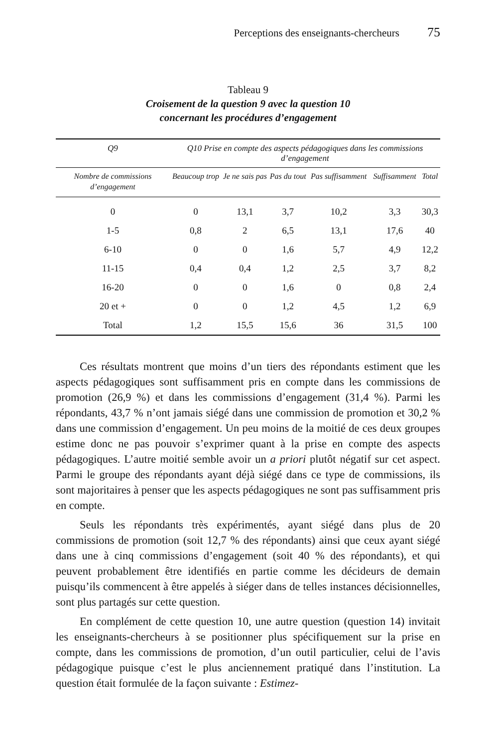Perceptions des enseignants-chercheurs 75
Tableau 9
Croisement de la question 9 avec la question 10
concernant les procédures d’engagement
| Q9 | Q10 Prise en compte des aspects pédagogiques dans les commissions d’engagement | | | | | |
| --- | --- | --- | --- | --- | --- | --- |
| Nombre de commissions d’engagement | Beaucoup trop | Je ne sais pas | Pas du tout | Pas suffisamment | Suffisamment | Total |
| 0 | 0 | 13,1 | 3,7 | 10,2 | 3,3 | 30,3 |
| 1-5 | 0,8 | 2 | 6,5 | 13,1 | 17,6 | 40 |
| 6-10 | 0 | 0 | 1,6 | 5,7 | 4,9 | 12,2 |
| 11-15 | 0,4 | 0,4 | 1,2 | 2,5 | 3,7 | 8,2 |
| 16-20 | 0 | 0 | 1,6 | 0 | 0,8 | 2,4 |
| 20 et + | 0 | 0 | 1,2 | 4,5 | 1,2 | 6,9 |
| Total | 1,2 | 15,5 | 15,6 | 36 | 31,5 | 100 |
Ces résultats montrent que moins d’un tiers des répondants estiment que les aspects pédagogiques sont suffisamment pris en compte dans les commissions de promotion (26,9 %) et dans les commissions d’engagement (31,4 %). Parmi les répondants, 43,7 % n’ont jamais siégé dans une commission de promotion et 30,2 % dans une commission d’engagement. Un peu moins de la moitié de ces deux groupes estime donc ne pas pouvoir s’exprimer quant à la prise en compte des aspects pédagogiques. L’autre moitié semble avoir un a priori plutôt négatif sur cet aspect. Parmi le groupe des répondants ayant déjà siégé dans ce type de commissions, ils sont majoritaires à penser que les aspects pédagogiques ne sont pas suffisamment pris en compte.
Seuls les répondants très expérimentés, ayant siégé dans plus de 20 commissions de promotion (soit 12,7 % des répondants) ainsi que ceux ayant siégé dans une à cinq commissions d’engagement (soit 40 % des répondants), et qui peuvent probablement être identifiés en partie comme les décideurs de demain puisqu’ils commencent à être appelés à siéger dans de telles instances décisionnelles, sont plus partagés sur cette question.
En complément de cette question 10, une autre question (question 14) invitait les enseignants-chercheurs à se positionner plus spécifiquement sur la prise en compte, dans les commissions de promotion, d’un outil particulier, celui de l’avis pédagogique puisque c’est le plus anciennement pratiqué dans l’institution. La question était formulée de la façon suivante : Estimez-